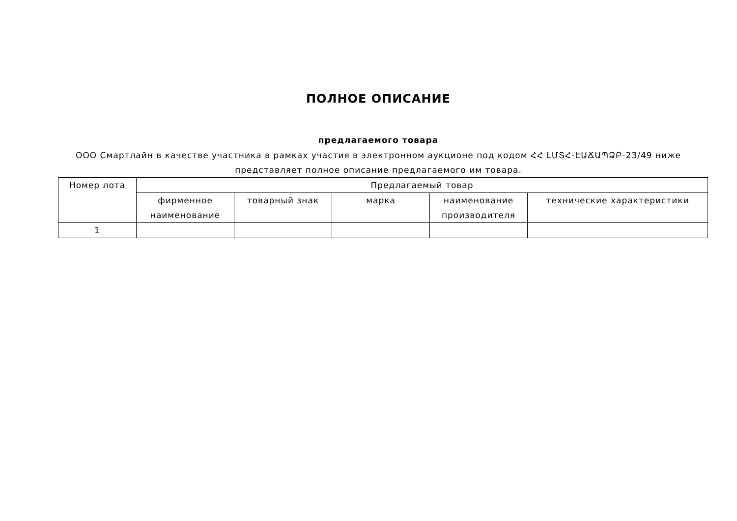ПОЛНОЕ ОПИСАНИЕ
предлагаемого товара
ООО Смартлайн в качестве участника в рамках участия в электронном аукционе под кодом ՀՀ ԼՄՏՀ-ԷԱՃԱՊՁԲ-23/49 ниже представляет полное описание предлагаемого им товара.
| Номер лота | Предлагаемый товар | | | | |
| --- | --- | --- | --- | --- | --- |
| | фирменное наименование | товарный знак | марка | наименование производителя | технические характеристики |
| 1 | | | | | |